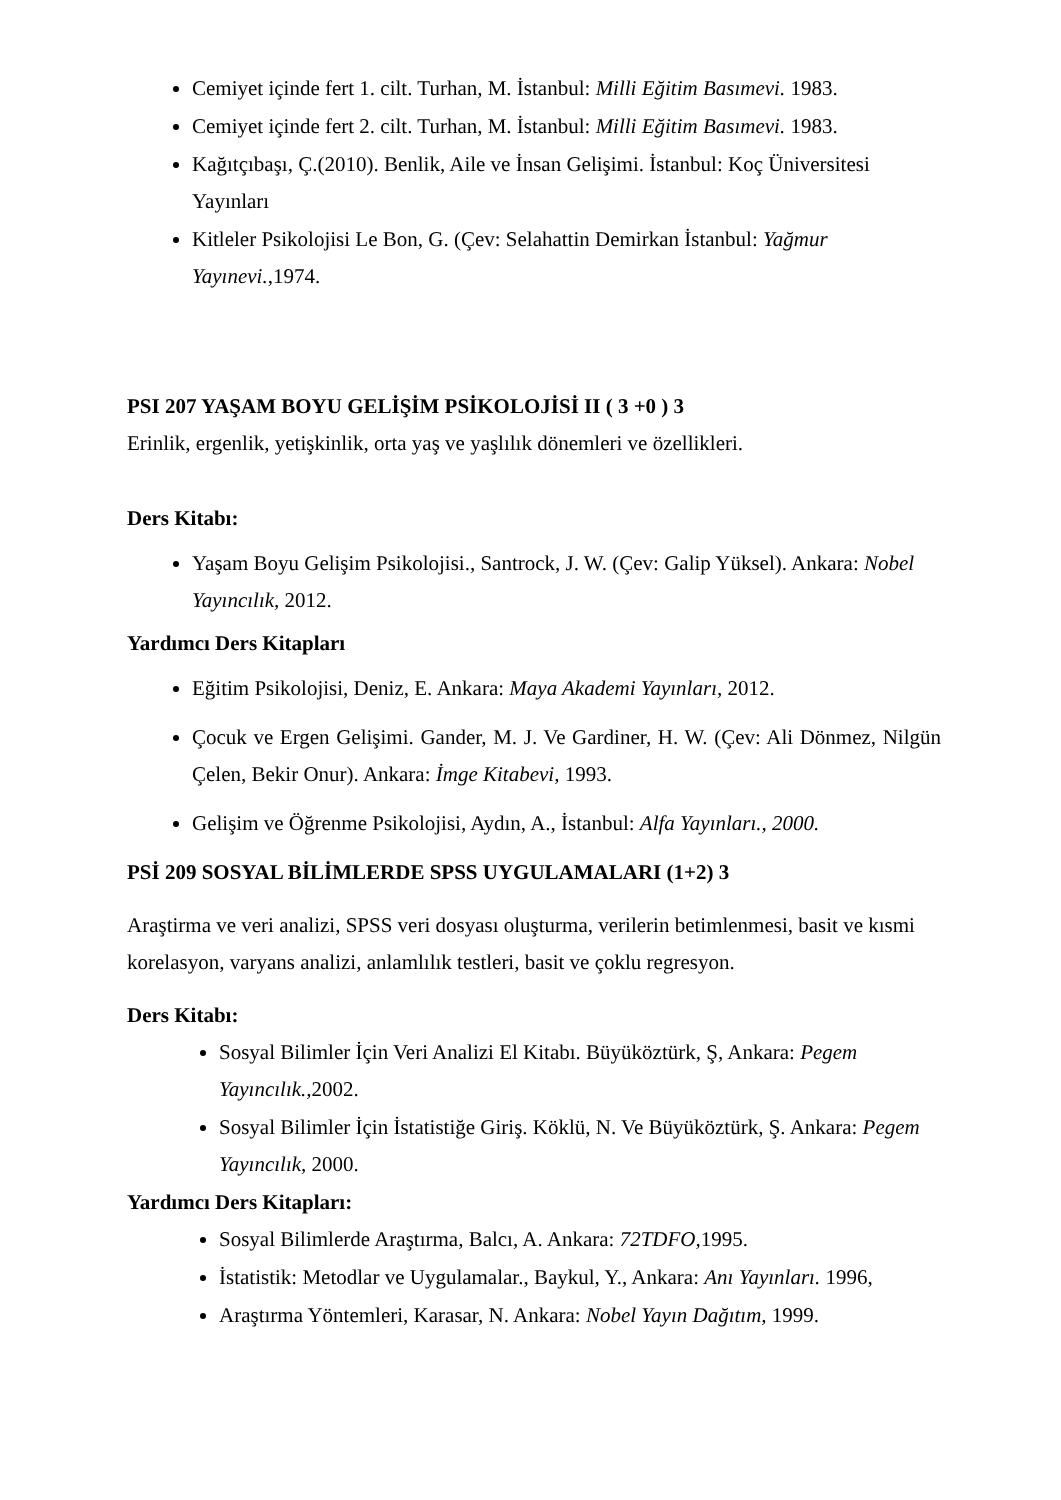Cemiyet içinde fert 1. cilt. Turhan, M. İstanbul: Milli Eğitim Basımevi. 1983.
Cemiyet içinde fert 2. cilt. Turhan, M. İstanbul: Milli Eğitim Basımevi. 1983.
Kağıtçıbaşı, Ç.(2010). Benlik, Aile ve İnsan Gelişimi. İstanbul: Koç Üniversitesi Yayınları
Kitleler Psikolojisi Le Bon, G. (Çev: Selahattin Demirkan İstanbul: Yağmur Yayınevi.,1974.
PSI 207 YAŞAM BOYU GELİŞİM PSİKOLOJİSİ II ( 3 +0 ) 3
Erinlik, ergenlik, yetişkinlik, orta yaş ve yaşlılık dönemleri ve özellikleri.
Ders Kitabı:
Yaşam Boyu Gelişim Psikolojisi., Santrock, J. W. (Çev: Galip Yüksel). Ankara: Nobel Yayıncılık, 2012.
Yardımcı Ders Kitapları
Eğitim Psikolojisi, Deniz, E. Ankara: Maya Akademi Yayınları, 2012.
Çocuk ve Ergen Gelişimi. Gander, M. J. Ve Gardiner, H. W. (Çev: Ali Dönmez, Nilgün Çelen, Bekir Onur). Ankara: İmge Kitabevi, 1993.
Gelişim ve Öğrenme Psikolojisi, Aydın, A., İstanbul: Alfa Yayınları., 2000.
PSİ 209 SOSYAL BİLİMLERDE SPSS UYGULAMALARI (1+2) 3
Araştirma ve veri analizi, SPSS veri dosyası oluşturma, verilerin betimlenmesi, basit ve kısmi korelasyon, varyans analizi, anlamlılık testleri, basit ve çoklu regresyon.
Ders Kitabı:
Sosyal Bilimler İçin Veri Analizi El Kitabı. Büyüköztürk, Ş, Ankara: Pegem Yayıncılık., 2002.
Sosyal Bilimler İçin İstatistiğe Giriş. Köklü, N. Ve Büyüköztürk, Ş. Ankara: Pegem Yayıncılık, 2000.
Yardımcı Ders Kitapları:
Sosyal Bilimlerde Araştırma, Balcı, A. Ankara: 72TDFO, 1995.
İstatistik: Metodlar ve Uygulamalar., Baykul, Y., Ankara: Anı Yayınları. 1996,
Araştırma Yöntemleri, Karasar, N. Ankara: Nobel Yayın Dağıtım, 1999.